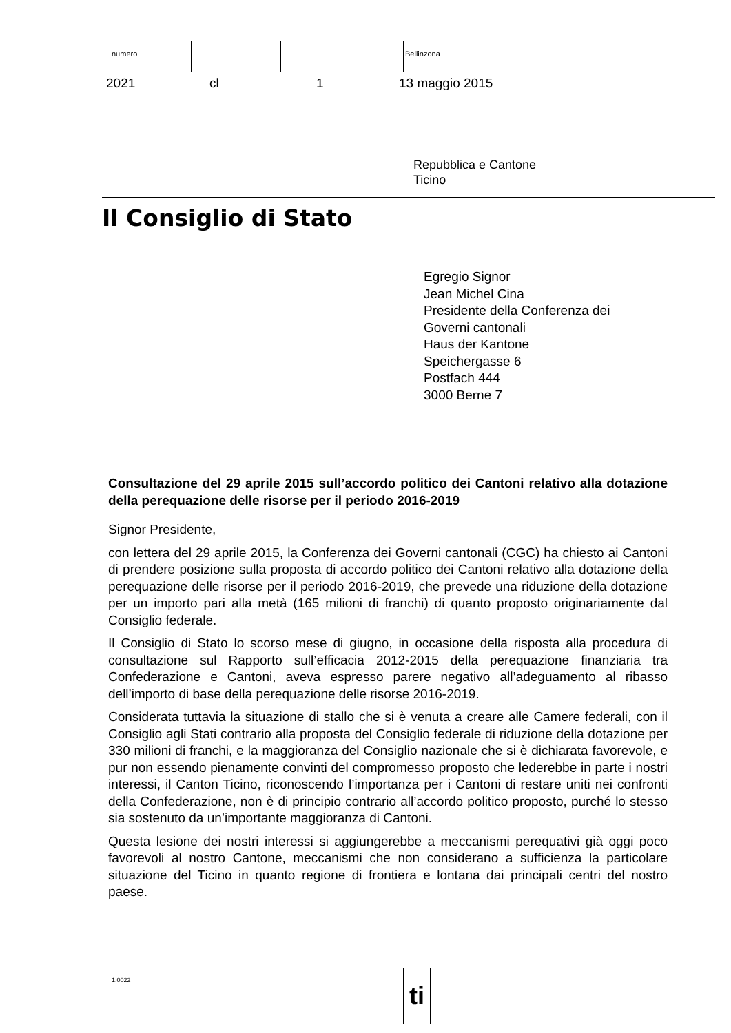numero Bellinzona
2021 cl 1 13 maggio 2015
Repubblica e Cantone
Ticino
Il Consiglio di Stato
Egregio Signor
Jean Michel Cina
Presidente della Conferenza dei
Governi cantonali
Haus der Kantone
Speichergasse 6
Postfach 444
3000 Berne 7
Consultazione del 29 aprile 2015 sull’accordo politico dei Cantoni relativo alla dotazione della perequazione delle risorse per il periodo 2016-2019
Signor Presidente,
con lettera del 29 aprile 2015, la Conferenza dei Governi cantonali (CGC) ha chiesto ai Cantoni di prendere posizione sulla proposta di accordo politico dei Cantoni relativo alla dotazione della perequazione delle risorse per il periodo 2016-2019, che prevede una riduzione della dotazione per un importo pari alla metà (165 milioni di franchi) di quanto proposto originariamente dal Consiglio federale.
Il Consiglio di Stato lo scorso mese di giugno, in occasione della risposta alla procedura di consultazione sul Rapporto sull’efficacia 2012-2015 della perequazione finanziaria tra Confederazione e Cantoni, aveva espresso parere negativo all’adeguamento al ribasso dell’importo di base della perequazione delle risorse 2016-2019.
Considerata tuttavia la situazione di stallo che si è venuta a creare alle Camere federali, con il Consiglio agli Stati contrario alla proposta del Consiglio federale di riduzione della dotazione per 330 milioni di franchi, e la maggioranza del Consiglio nazionale che si è dichiarata favorevole, e pur non essendo pienamente convinti del compromesso proposto che lederebbe in parte i nostri interessi, il Canton Ticino, riconoscendo l’importanza per i Cantoni di restare uniti nei confronti della Confederazione, non è di principio contrario all’accordo politico proposto, purché lo stesso sia sostenuto da un’importante maggioranza di Cantoni.
Questa lesione dei nostri interessi si aggiungerebbe a meccanismi perequativi già oggi poco favorevoli al nostro Cantone, meccanismi che non considerano a sufficienza la particolare situazione del Ticino in quanto regione di frontiera e lontana dai principali centri del nostro paese.
1.0022 ti